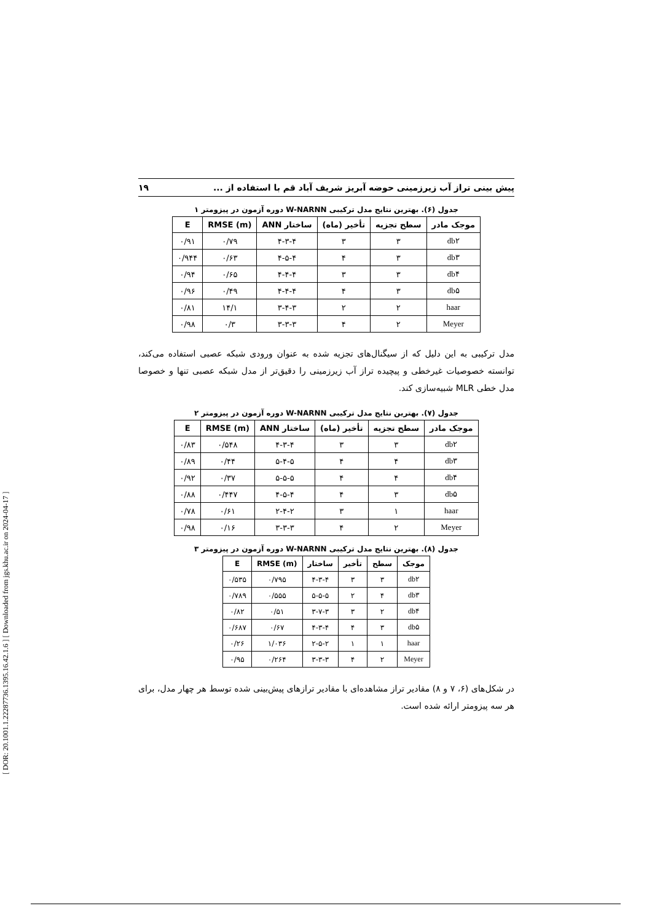[ DOR: 20.1001.1.22287736.1395.16.42.1.6 ] [ Downloaded from jgs.khu.ac.ir on 2024-04-17 ]
پیش بینی تراز آب زیرزمینی حوضه آبریز شریف آباد قم با استفاده از ... ۱۹
جدول (۶). بهترین نتایج مدل ترکیبی W-NARNN دوره آزمون در پیزومتر ۱
| موجک مادر | سطح تجزیه | تأخیر (ماه) | ساختار ANN | RMSE (m) | E |
| --- | --- | --- | --- | --- | --- |
| db۲ | ۳ | ۳ | ۴-۳-۴ | ۰/۷۹ | ۰/۹۱ |
| db۳ | ۳ | ۴ | ۴-۵-۴ | ۰/۶۳ | ۰/۹۴۴ |
| db۴ | ۳ | ۳ | ۴-۴-۴ | ۰/۶۵ | ۰/۹۴ |
| db۵ | ۳ | ۴ | ۴-۴-۴ | ۰/۴۹ | ۰/۹۶ |
| haar | ۲ | ۲ | ۳-۴-۳ | ۱۴/۱ | ۰/۸۱ |
| Meyer | ۲ | ۴ | ۳-۳-۳ | ۰/۳ | ۰/۹۸ |
مدل ترکیبی به این دلیل که از سیگنال‌های تجزیه شده به عنوان ورودی شبکه عصبی استفاده می‌کند، توانسته خصوصیات غیرخطی و پیچیده تراز آب زیرزمینی را دقیق‌تر از مدل شبکه عصبی تنها و خصوصا مدل خطی MLR شبیه‌سازی کند.
جدول (۷). بهترین نتایج مدل ترکیبی W-NARNN دوره آزمون در پیزومتر ۲
| موجک مادر | سطح تجزیه | تأخیر (ماه) | ساختار ANN | RMSE (m) | E |
| --- | --- | --- | --- | --- | --- |
| db۲ | ۳ | ۳ | ۴-۳-۴ | ۰/۵۴۸ | ۰/۸۳ |
| db۳ | ۴ | ۴ | ۵-۴-۵ | ۰/۴۴ | ۰/۸۹ |
| db۴ | ۴ | ۴ | ۵-۵-۵ | ۰/۳۷ | ۰/۹۲ |
| db۵ | ۳ | ۴ | ۴-۵-۴ | ۰/۴۴۷ | ۰/۸۸ |
| haar | ۱ | ۳ | ۲-۴-۲ | ۰/۶۱ | ۰/۷۸ |
| Meyer | ۲ | ۴ | ۳-۳-۳ | ۰/۱۶ | ۰/۹۸ |
جدول (۸). بهترین نتایج مدل ترکیبی W-NARNN دوره آزمون در پیزومتر ۳
| موجک | سطح | تأخیر | ساختار | RMSE (m) | E |
| --- | --- | --- | --- | --- | --- |
| db۲ | ۳ | ۳ | ۴-۳-۴ | ۰/۷۹۵ | ۰/۵۳۵ |
| db۳ | ۴ | ۲ | ۵-۵-۵ | ۰/۵۵۵ | ۰/۷۸۹ |
| db۴ | ۲ | ۳ | ۳-۷-۳ | ۰/۵۱ | ۰/۸۲ |
| db۵ | ۳ | ۴ | ۴-۳-۴ | ۰/۶۷ | ۰/۶۸۷ |
| haar | ۱ | ۱ | ۲-۵-۲ | ۱/۰۳۶ | ۰/۲۶ |
| Meyer | ۲ | ۴ | ۳-۳-۳ | ۰/۲۶۴ | ۰/۹۵ |
در شکل‌های (۶، ۷ و ۸) مقادیر تراز مشاهده‌ای با مقادیر ترازهای پیش‌بینی شده توسط هر چهار مدل، برای هر سه پیزومتر ارائه شده است.